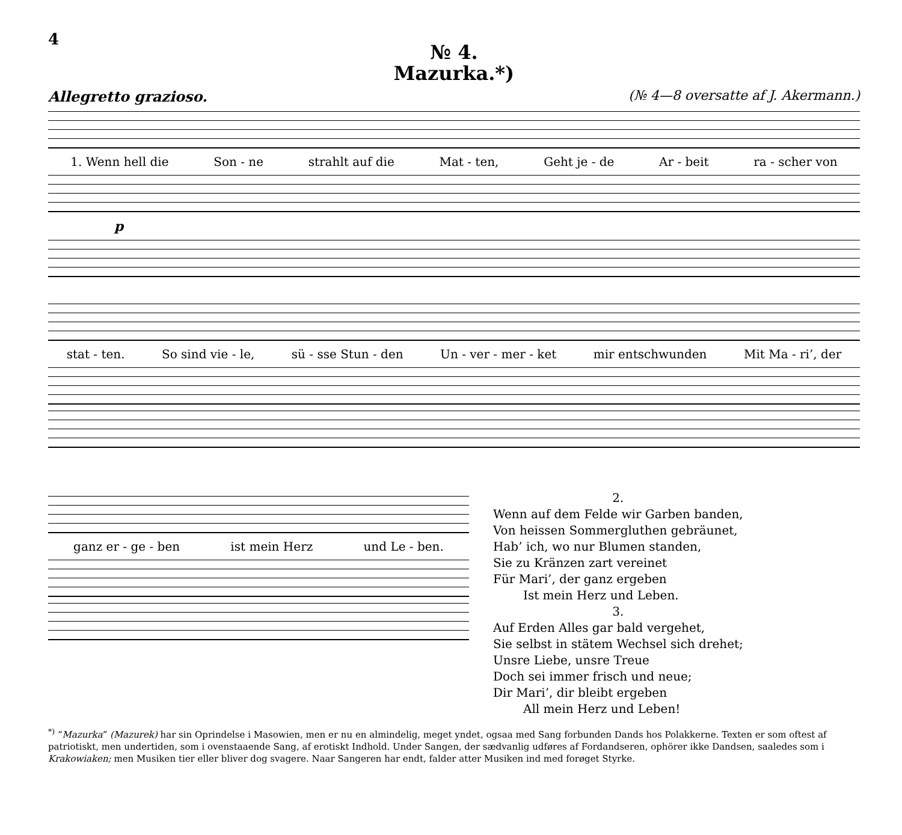4
№ 4.
Mazurka.*)
Allegretto grazioso. (№ 4—8 oversatte af J. Akermann.)
1. Wenn hell die Son - ne strahlt auf die Mat - ten, Geht je - de Ar - beit ra - scher von
p
stat - ten. So sind vie - le, sü - sse Stun - den Un - ver - mer - ket mir entschwunden Mit Ma - ri’, der
ganz er - ge - ben ist mein Herz und Le - ben.
2.
Wenn auf dem Felde wir Garben banden,
Von heissen Sommergluthen gebräunet,
Hab’ ich, wo nur Blumen standen,
Sie zu Kränzen zart vereinet
Für Mari’, der ganz ergeben
Ist mein Herz und Leben.
3.
Auf Erden Alles gar bald vergehet,
Sie selbst in stätem Wechsel sich drehet;
Unsre Liebe, unsre Treue
Doch sei immer frisch und neue;
Dir Mari’, dir bleibt ergeben
All mein Herz und Leben!
<sup>*)</sup> “Mazurka” (Mazurek) har sin Oprindelse i Masowien, men er nu en almindelig, meget yndet, ogsaa med Sang forbunden Dands hos Polakkerne. Texten er som oftest af patriotiskt, men undertiden, som i ovenstaaende Sang, af erotiskt Indhold. Under Sangen, der sædvanlig udføres af Fordandseren, ophörer ikke Dandsen, saaledes som i Krakowiaken; men Musiken tier eller bliver dog svagere. Naar Sangeren har endt, falder atter Musiken ind med forøget Styrke.